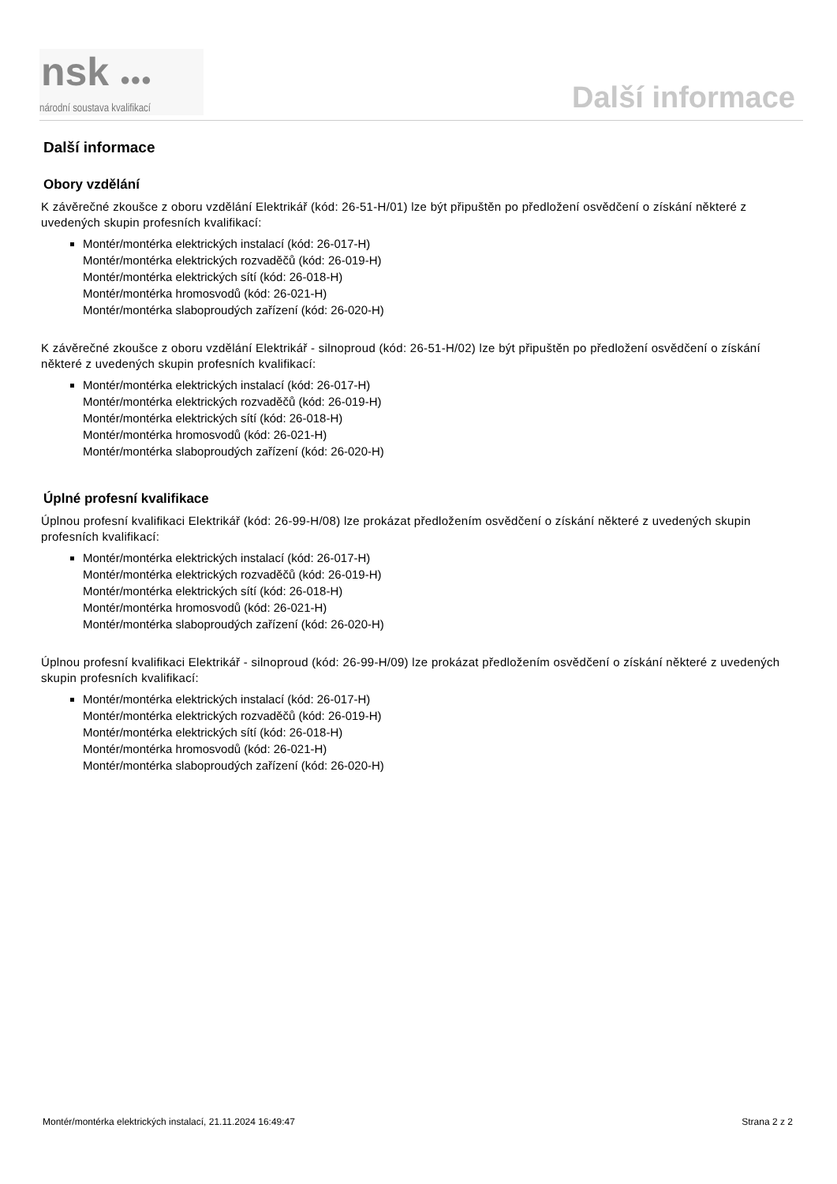nsk ●●●
národní soustava kvalifikací
Další informace
Další informace
Obory vzdělání
K závěrečné zkoušce z oboru vzdělání Elektrikář (kód: 26-51-H/01) lze být připuštěn po předložení osvědčení o získání některé z uvedených skupin profesních kvalifikací:
Montér/montérka elektrických instalací (kód: 26-017-H)
Montér/montérka elektrických rozvaděčů (kód: 26-019-H)
Montér/montérka elektrických sítí (kód: 26-018-H)
Montér/montérka hromosvodů (kód: 26-021-H)
Montér/montérka slaboproudých zařízení (kód: 26-020-H)
K závěrečné zkoušce z oboru vzdělání Elektrikář - silnoproud (kód: 26-51-H/02) lze být připuštěn po předložení osvědčení o získání některé z uvedených skupin profesních kvalifikací:
Montér/montérka elektrických instalací (kód: 26-017-H)
Montér/montérka elektrických rozvaděčů (kód: 26-019-H)
Montér/montérka elektrických sítí (kód: 26-018-H)
Montér/montérka hromosvodů (kód: 26-021-H)
Montér/montérka slaboproudých zařízení (kód: 26-020-H)
Úplné profesní kvalifikace
Úplnou profesní kvalifikaci Elektrikář (kód: 26-99-H/08) lze prokázat předložením osvědčení o získání některé z uvedených skupin profesních kvalifikací:
Montér/montérka elektrických instalací (kód: 26-017-H)
Montér/montérka elektrických rozvaděčů (kód: 26-019-H)
Montér/montérka elektrických sítí (kód: 26-018-H)
Montér/montérka hromosvodů (kód: 26-021-H)
Montér/montérka slaboproudých zařízení (kód: 26-020-H)
Úplnou profesní kvalifikaci Elektrikář - silnoproud (kód: 26-99-H/09) lze prokázat předložením osvědčení o získání některé z uvedených skupin profesních kvalifikací:
Montér/montérka elektrických instalací (kód: 26-017-H)
Montér/montérka elektrických rozvaděčů (kód: 26-019-H)
Montér/montérka elektrických sítí (kód: 26-018-H)
Montér/montérka hromosvodů (kód: 26-021-H)
Montér/montérka slaboproudých zařízení (kód: 26-020-H)
Montér/montérka elektrických instalací, 21.11.2024 16:49:47 Strana 2 z 2